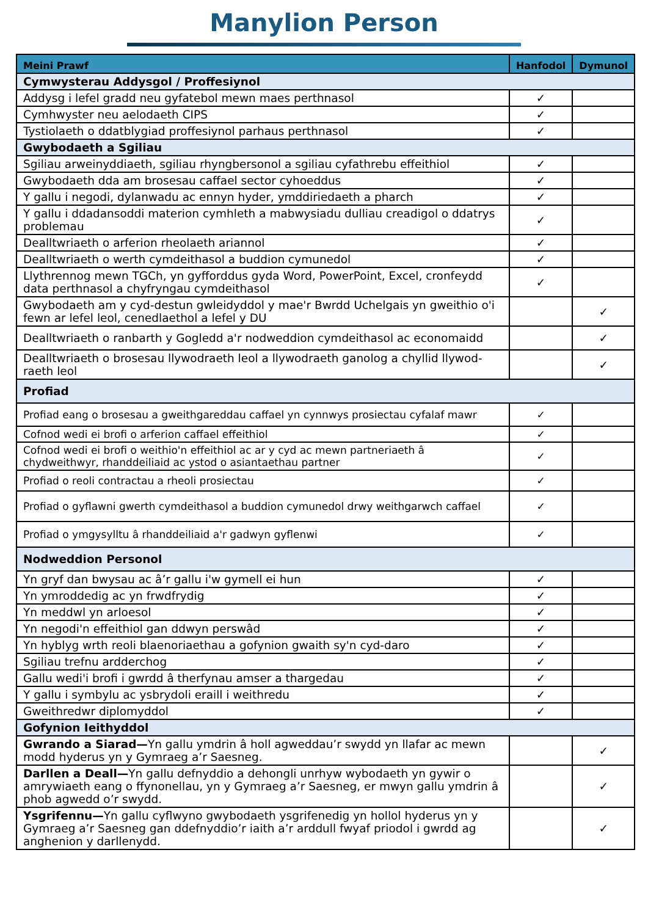Manylion Person
| Meini Prawf | Hanfodol | Dymunol |
| --- | --- | --- |
| Cymwysterau Addysgol / Proffesiynol | | |
| Addysg i lefel gradd neu gyfatebol mewn maes perthnasol | ✓ | |
| Cymhwyster neu aelodaeth CIPS | ✓ | |
| Tystiolaeth o ddatblygiad proffesiynol parhaus perthnasol | ✓ | |
| Gwybodaeth a Sgiliau | | |
| Sgiliau arweinyddiaeth, sgiliau rhyngbersonol a sgiliau cyfathrebu effeithiol | ✓ | |
| Gwybodaeth dda am brosesau caffael sector cyhoeddus | ✓ | |
| Y gallu i negodi, dylanwadu ac ennyn hyder, ymddiriedaeth a pharch | ✓ | |
| Y gallu i ddadansoddi materion cymhleth a mabwysiadu dulliau creadigol o ddatrys problemau | ✓ | |
| Dealltwriaeth o arferion rheolaeth ariannol | ✓ | |
| Dealltwriaeth o werth cymdeithasol a buddion cymunedol | ✓ | |
| Llythrennog mewn TGCh, yn gyfforddus gyda Word, PowerPoint, Excel, cronfeydd data perthnasol a chyfryngau cymdeithasol | ✓ | |
| Gwybodaeth am y cyd-destun gwleidyddol y mae'r Bwrdd Uchelgais yn gweithio o'i fewn ar lefel leol, cenedlaethol a lefel y DU | | ✓ |
| Dealltwriaeth o ranbarth y Gogledd a'r nodweddion cymdeithasol ac economaidd | | ✓ |
| Dealltwriaeth o brosesau llywodraeth leol a llywodraeth ganolog a chyllid llywod-raeth leol | | ✓ |
| Profiad | | |
| Profiad eang o brosesau a gweithgareddau caffael yn cynnwys prosiectau cyfalaf mawr | ✓ | |
| Cofnod wedi ei brofi o arferion caffael effeithiol | ✓ | |
| Cofnod wedi ei brofi o weithio'n effeithiol ac ar y cyd ac mewn partneriaeth â chydweithwyr, rhanddeiliaid ac ystod o asiantaethau partner | ✓ | |
| Profiad o reoli contractau a rheoli prosiectau | ✓ | |
| Profiad o gyflawni gwerth cymdeithasol a buddion cymunedol drwy weithgarwch caffael | ✓ | |
| Profiad o ymgysylltu â rhanddeiliaid a'r gadwyn gyflenwi | ✓ | |
| Nodweddion Personol | | |
| Yn gryf dan bwysau ac â’r gallu i'w gymell ei hun | ✓ | |
| Yn ymroddedig ac yn frwdfrydig | ✓ | |
| Yn meddwl yn arloesol | ✓ | |
| Yn negodi'n effeithiol gan ddwyn perswâd | ✓ | |
| Yn hyblyg wrth reoli blaenoriaethau a gofynion gwaith sy'n cyd-daro | ✓ | |
| Sgiliau trefnu ardderchog | ✓ | |
| Gallu wedi'i brofi i gwrdd â therfynau amser a thargedau | ✓ | |
| Y gallu i symbylu ac ysbrydoli eraill i weithredu | ✓ | |
| Gweithredwr diplomyddol | ✓ | |
| Gofynion Ieithyddol | | |
| Gwrando a Siarad— Yn gallu ymdrin â holl agweddau’r swydd yn llafar ac mewn modd hyderus yn y Gymraeg a’r Saesneg. | | ✓ |
| Darllen a Deall— Yn gallu defnyddio a dehongli unrhyw wybodaeth yn gywir o amrywiaeth eang o ffynonellau, yn y Gymraeg a’r Saesneg, er mwyn gallu ymdrin â phob agwedd o’r swydd. | | ✓ |
| Ysgrifennu— Yn gallu cyflwyno gwybodaeth ysgrifenedig yn hollol hyderus yn y Gymraeg a’r Saesneg gan ddefnyddio’r iaith a’r arddull fwyaf priodol i gwrdd ag anghenion y darllenydd. | | ✓ |